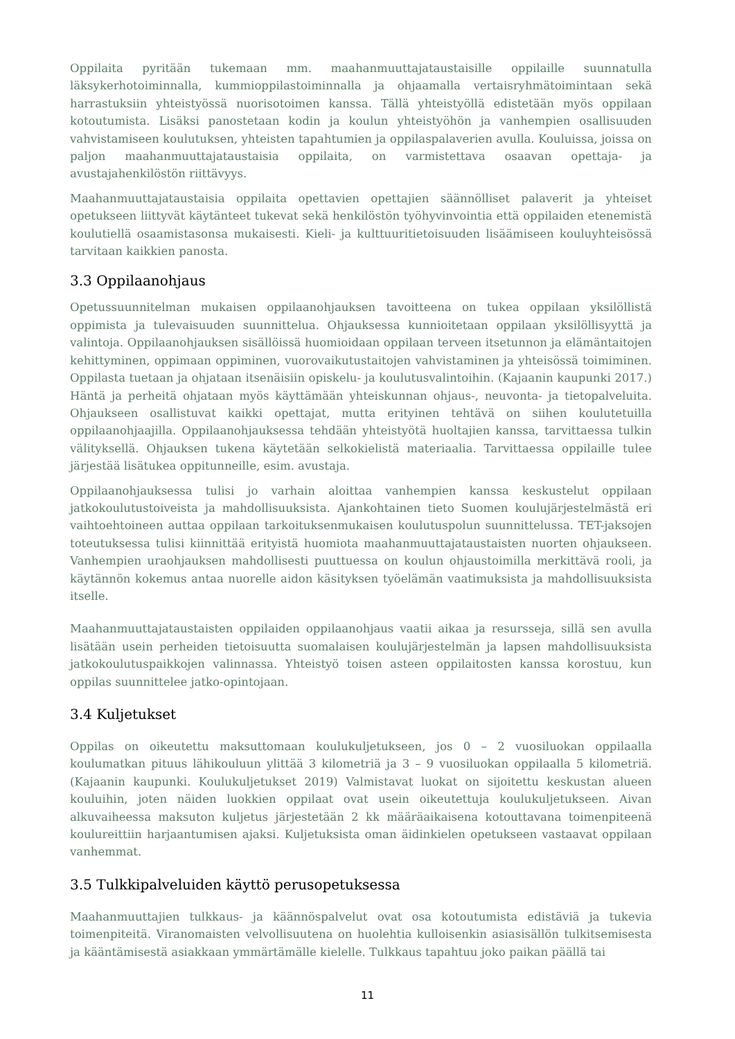Oppilaita pyritään tukemaan mm. maahanmuuttajataustaisille oppilaille suunnatulla läksykerhotoiminnalla, kummioppilastoiminnalla ja ohjaamalla vertaisryhmätoimintaan sekä harrastuksiin yhteistyössä nuorisotoimen kanssa. Tällä yhteistyöllä edistetään myös oppilaan kotoutumista. Lisäksi panostetaan kodin ja koulun yhteistyöhön ja vanhempien osallisuuden vahvistamiseen koulutuksen, yhteisten tapahtumien ja oppilaspalaverien avulla. Kouluissa, joissa on paljon maahanmuuttajataustaisia oppilaita, on varmistettava osaavan opettaja- ja avustajahenkilöstön riittävyys.
Maahanmuuttajataustaisia oppilaita opettavien opettajien säännölliset palaverit ja yhteiset opetukseen liittyvät käytänteet tukevat sekä henkilöstön työhyvinvointia että oppilaiden etenemistä koulutiellä osaamistasonsa mukaisesti. Kieli- ja kulttuuritietoisuuden lisäämiseen kouluyhteisössä tarvitaan kaikkien panosta.
3.3 Oppilaanohjaus
Opetussuunnitelman mukaisen oppilaanohjauksen tavoitteena on tukea oppilaan yksilöllistä oppimista ja tulevaisuuden suunnittelua. Ohjauksessa kunnioitetaan oppilaan yksilöllisyyttä ja valintoja. Oppilaanohjauksen sisällöissä huomioidaan oppilaan terveen itsetunnon ja elämäntaitojen kehittyminen, oppimaan oppiminen, vuorovaikutustaitojen vahvistaminen ja yhteisössä toimiminen. Oppilasta tuetaan ja ohjataan itsenäisiin opiskelu- ja koulutusvalintoihin. (Kajaanin kaupunki 2017.) Häntä ja perheitä ohjataan myös käyttämään yhteiskunnan ohjaus-, neuvonta- ja tietopalveluita. Ohjaukseen osallistuvat kaikki opettajat, mutta erityinen tehtävä on siihen koulutetuilla oppilaanohjaajilla. Oppilaanohjauksessa tehdään yhteistyötä huoltajien kanssa, tarvittaessa tulkin välityksellä. Ohjauksen tukena käytetään selkokielistä materiaalia. Tarvittaessa oppilaille tulee järjestää lisätukea oppitunneille, esim. avustaja.
Oppilaanohjauksessa tulisi jo varhain aloittaa vanhempien kanssa keskustelut oppilaan jatkokoulutustoiveista ja mahdollisuuksista. Ajankohtainen tieto Suomen koulujärjestelmästä eri vaihtoehtoineen auttaa oppilaan tarkoituksenmukaisen koulutuspolun suunnittelussa. TET-jaksojen toteutuksessa tulisi kiinnittää erityistä huomiota maahanmuuttajataustaisten nuorten ohjaukseen. Vanhempien uraohjauksen mahdollisesti puuttuessa on koulun ohjaustoimilla merkittävä rooli, ja käytännön kokemus antaa nuorelle aidon käsityksen työelämän vaatimuksista ja mahdollisuuksista itselle.
Maahanmuuttajataustaisten oppilaiden oppilaanohjaus vaatii aikaa ja resursseja, sillä sen avulla lisätään usein perheiden tietoisuutta suomalaisen koulujärjestelmän ja lapsen mahdollisuuksista jatkokoulutuspaikkojen valinnassa. Yhteistyö toisen asteen oppilaitosten kanssa korostuu, kun oppilas suunnittelee jatko-opintojaan.
3.4 Kuljetukset
Oppilas on oikeutettu maksuttomaan koulukuljetukseen, jos 0 – 2 vuosiluokan oppilaalla koulumatkan pituus lähikouluun ylittää 3 kilometriä ja 3 – 9 vuosiluokan oppilaalla 5 kilometriä. (Kajaanin kaupunki. Koulukuljetukset 2019) Valmistavat luokat on sijoitettu keskustan alueen kouluihin, joten näiden luokkien oppilaat ovat usein oikeutettuja koulukuljetukseen. Aivan alkuvaiheessa maksuton kuljetus järjestetään 2 kk määräaikaisena kotouttavana toimenpiteenä koulureittiin harjaantumisen ajaksi. Kuljetuksista oman äidinkielen opetukseen vastaavat oppilaan vanhemmat.
3.5 Tulkkipalveluiden käyttö perusopetuksessa
Maahanmuuttajien tulkkaus- ja käännöspalvelut ovat osa kotoutumista edistäviä ja tukevia toimenpiteitä. Viranomaisten velvollisuutena on huolehtia kulloisenkin asiasisällön tulkitsemisesta ja kääntämisestä asiakkaan ymmärtämälle kielelle. Tulkkaus tapahtuu joko paikan päällä tai
11